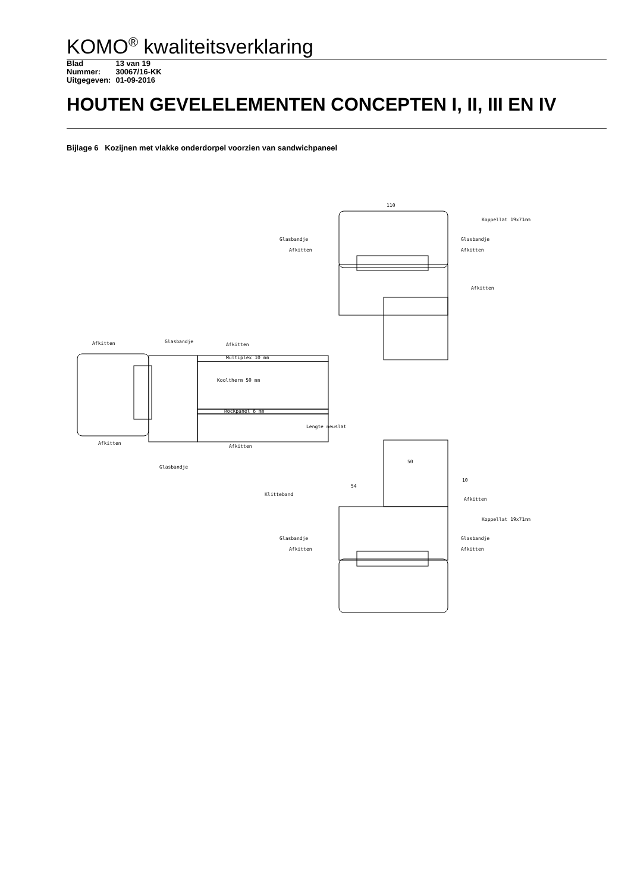KOMO<sup>®</sup> kwaliteitsverklaring
| Blad | 13 van 19 |
| Nummer: | 30067/16-KK |
| Uitgegeven: | 01-09-2016 |
HOUTEN GEVELELEMENTEN CONCEPTEN I, II, III EN IV
Bijlage 6 Kozijnen met vlakke onderdorpel voorzien van sandwichpaneel
110
Koppellat 19x71mm
Glasbandje
Glasbandje
Afkitten
Afkitten
Afkitten
Afkitten
Glasbandje
Afkitten
Multiplex 10 mm
Kooltherm 50 mm
Rockpanel 6 mm
Lengte neuslat
Afkitten
Afkitten
Glasbandje
50
10
54
Klitteband
Afkitten
Koppellat 19x71mm
Glasbandje
Glasbandje
Afkitten
Afkitten